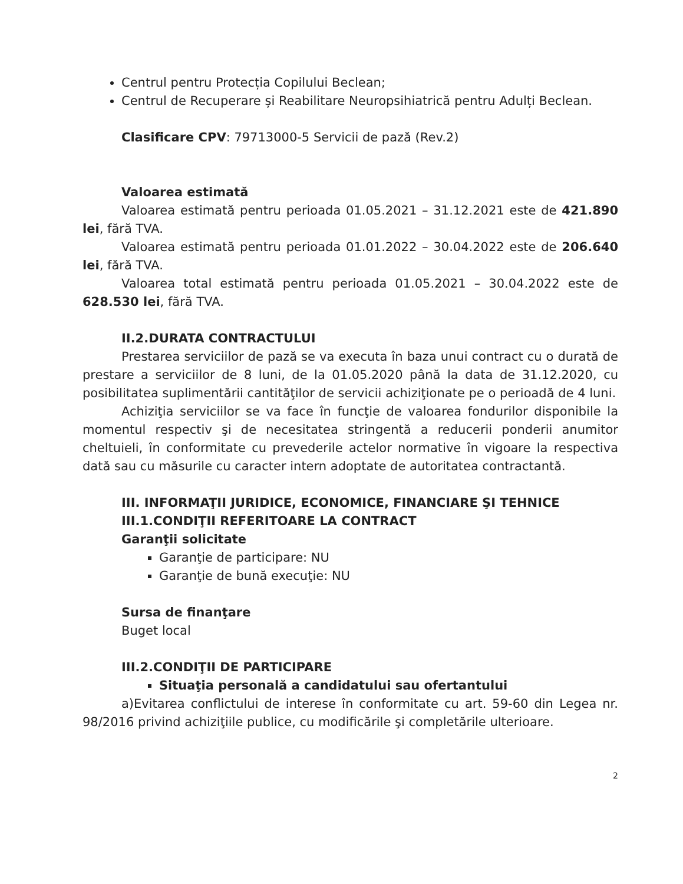Centrul pentru Protecția Copilului Beclean;
Centrul de Recuperare și Reabilitare Neuropsihiatrică pentru Adulți Beclean.
Clasificare CPV: 79713000-5 Servicii de pază (Rev.2)
Valoarea estimată
Valoarea estimată pentru perioada 01.05.2021 – 31.12.2021 este de 421.890 lei, fără TVA.
Valoarea estimată pentru perioada 01.01.2022 – 30.04.2022 este de 206.640 lei, fără TVA.
Valoarea total estimată pentru perioada 01.05.2021 – 30.04.2022 este de 628.530 lei, fără TVA.
II.2.DURATA CONTRACTULUI
Prestarea serviciilor de pază se va executa în baza unui contract cu o durată de prestare a serviciilor de 8 luni, de la 01.05.2020 până la data de 31.12.2020, cu posibilitatea suplimentării cantităţilor de servicii achiziţionate pe o perioadă de 4 luni.
Achiziţia serviciilor se va face în funcţie de valoarea fondurilor disponibile la momentul respectiv şi de necesitatea stringentă a reducerii ponderii anumitor cheltuieli, în conformitate cu prevederile actelor normative în vigoare la respectiva dată sau cu măsurile cu caracter intern adoptate de autoritatea contractantă.
III. INFORMAŢII JURIDICE, ECONOMICE, FINANCIARE ŞI TEHNICE
III.1.CONDIŢII REFERITOARE LA CONTRACT
Garanţii solicitate
Garanţie de participare: NU
Garanţie de bună execuţie: NU
Sursa de finanţare
Buget local
III.2.CONDIŢII DE PARTICIPARE
Situaţia personală a candidatului sau ofertantului
a)Evitarea conflictului de interese în conformitate cu art. 59-60 din Legea nr. 98/2016 privind achiziţiile publice, cu modificările şi completările ulterioare.
2